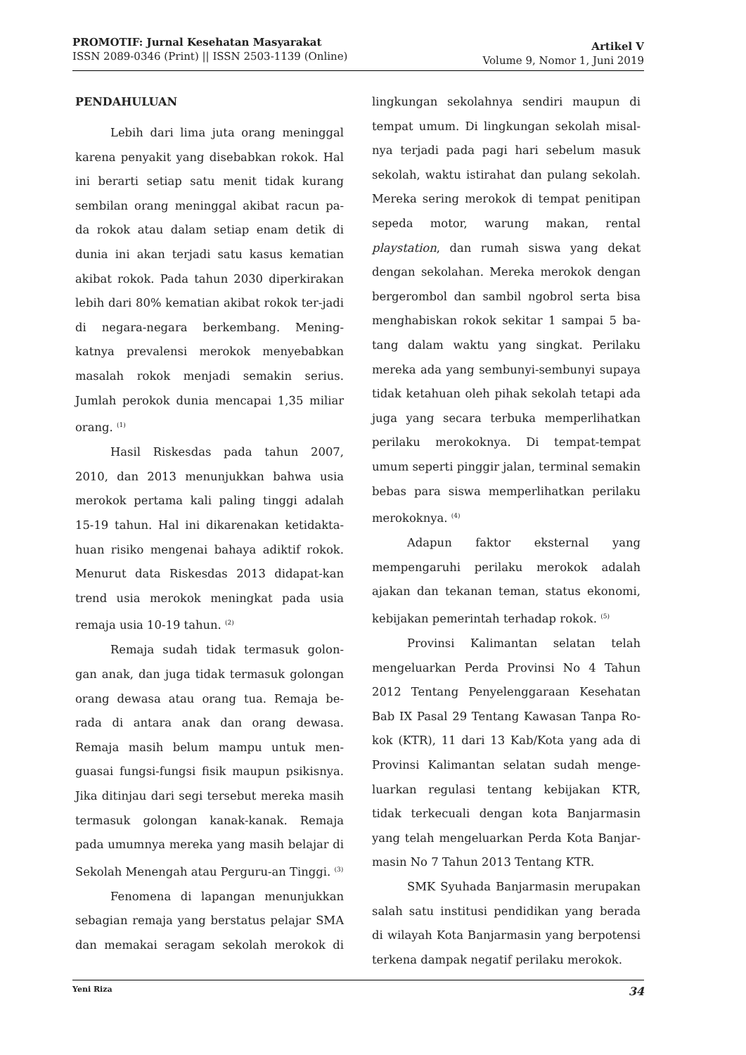PROMOTIF: Jurnal Kesehatan Masyarakat
ISSN 2089-0346 (Print) || ISSN 2503-1139 (Online)
Artikel V
Volume 9, Nomor 1, Juni 2019
PENDAHULUAN
Lebih dari lima juta orang meninggal karena penyakit yang disebabkan rokok. Hal ini berarti setiap satu menit tidak kurang sembilan orang meninggal akibat racun pa-da rokok atau dalam setiap enam detik di dunia ini akan terjadi satu kasus kematian akibat rokok. Pada tahun 2030 diperkirakan lebih dari 80% kematian akibat rokok ter-jadi di negara-negara berkembang. Mening-katnya prevalensi merokok menyebabkan masalah rokok menjadi semakin serius. Jumlah perokok dunia mencapai 1,35 miliar orang. <sup>(1)</sup>
Hasil Riskesdas pada tahun 2007, 2010, dan 2013 menunjukkan bahwa usia merokok pertama kali paling tinggi adalah 15-19 tahun. Hal ini dikarenakan ketidakta-huan risiko mengenai bahaya adiktif rokok. Menurut data Riskesdas 2013 didapat-kan trend usia merokok meningkat pada usia remaja usia 10-19 tahun. <sup>(2)</sup>
Remaja sudah tidak termasuk golon-gan anak, dan juga tidak termasuk golongan orang dewasa atau orang tua. Remaja be-rada di antara anak dan orang dewasa. Remaja masih belum mampu untuk men-guasai fungsi-fungsi fisik maupun psikisnya. Jika ditinjau dari segi tersebut mereka masih termasuk golongan kanak-kanak. Remaja pada umumnya mereka yang masih belajar di Sekolah Menengah atau Perguru-an Tinggi. <sup>(3)</sup>
Fenomena di lapangan menunjukkan sebagian remaja yang berstatus pelajar SMA dan memakai seragam sekolah merokok di lingkungan sekolahnya sendiri maupun di tempat umum. Di lingkungan sekolah misal-nya terjadi pada pagi hari sebelum masuk sekolah, waktu istirahat dan pulang sekolah. Mereka sering merokok di tempat penitipan sepeda motor, warung makan, rental playstation, dan rumah siswa yang dekat dengan sekolahan. Mereka merokok dengan bergerombol dan sambil ngobrol serta bisa menghabiskan rokok sekitar 1 sampai 5 ba-tang dalam waktu yang singkat. Perilaku mereka ada yang sembunyi-sembunyi supaya tidak ketahuan oleh pihak sekolah tetapi ada juga yang secara terbuka memperlihatkan perilaku merokoknya. Di tempat-tempat umum seperti pinggir jalan, terminal semakin bebas para siswa memperlihatkan perilaku merokoknya. <sup>(4)</sup>
Adapun faktor eksternal yang mempengaruhi perilaku merokok adalah ajakan dan tekanan teman, status ekonomi, kebijakan pemerintah terhadap rokok. <sup>(5)</sup>
Provinsi Kalimantan selatan telah mengeluarkan Perda Provinsi No 4 Tahun 2012 Tentang Penyelenggaraan Kesehatan Bab IX Pasal 29 Tentang Kawasan Tanpa Ro-kok (KTR), 11 dari 13 Kab/Kota yang ada di Provinsi Kalimantan selatan sudah menge-luarkan regulasi tentang kebijakan KTR, tidak terkecuali dengan kota Banjarmasin yang telah mengeluarkan Perda Kota Banjar-masin No 7 Tahun 2013 Tentang KTR.
SMK Syuhada Banjarmasin merupakan salah satu institusi pendidikan yang berada di wilayah Kota Banjarmasin yang berpotensi terkena dampak negatif perilaku merokok.
Yeni Riza 34